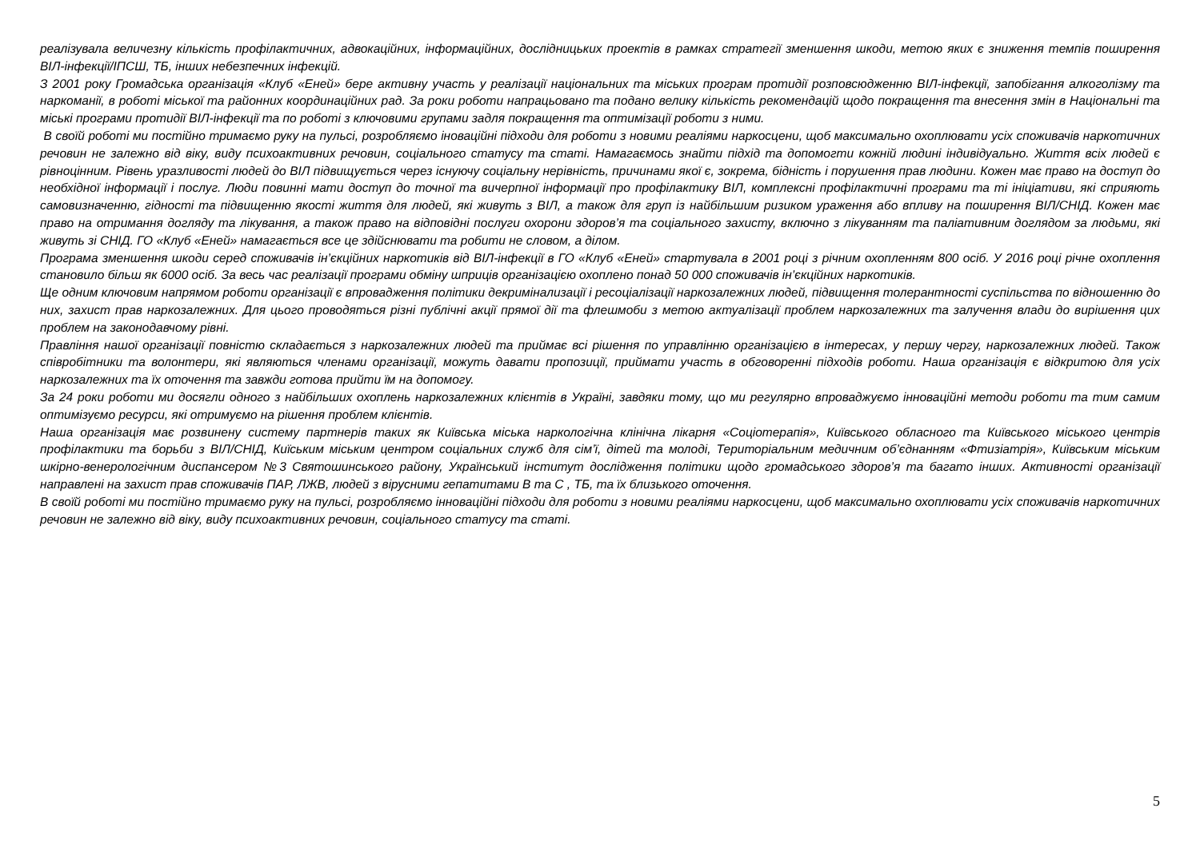реалізувала величезну кількість профілактичних, адвокаційних, інформаційних, дослідницьких проектів в рамках стратегії зменшення шкоди, метою яких є зниження темпів поширення ВІЛ-інфекції/ІПСШ, ТБ, інших небезпечних інфекцій.
З 2001 року Громадська організація «Клуб «Еней» бере активну участь у реалізації національних та міських програм протидії розповсюдженню ВІЛ-інфекції, запобігання алкоголізму та наркоманії, в роботі міської та районних координаційних рад. За роки роботи напрацьовано та подано велику кількість рекомендацій щодо покращення та внесення змін в Національні та міські програми протидії ВІЛ-інфекції та по роботі з ключовими групами задля покращення та оптимізації роботи з ними.
В своїй роботі ми постійно тримаємо руку на пульсі, розробляємо іноваційні підходи для роботи з новими реаліями наркосцени, щоб максимально охоплювати усіх споживачів наркотичних речовин не залежно від віку, виду психоактивних речовин, соціального статусу та статі. Намагаємось знайти підхід та допомогти кожній людині індивідуально. Життя всіх людей є рівноцінним. Рівень уразливості людей до ВІЛ підвищується через існуючу соціальну нерівність, причинами якої є, зокрема, бідність і порушення прав людини. Кожен має право на доступ до необхідної інформації і послуг. Люди повинні мати доступ до точної та вичерпної інформації про профілактику ВІЛ, комплексні профілактичні програми та ті ініціативи, які сприяють самовизначенню, гідності та підвищенню якості життя для людей, які живуть з ВІЛ, а також для груп із найбільшим ризиком ураження або впливу на поширення ВІЛ/СНІД. Кожен має право на отримання догляду та лікування, а також право на відповідні послуги охорони здоров’я та соціального захисту, включно з лікуванням та паліативним доглядом за людьми, які живуть зі СНІД. ГО «Клуб «Еней» намагається все це здійснювати та робити не словом, а ділом.
Програма зменшення шкоди серед споживачів ін’єкційних наркотиків від ВІЛ-інфекції в ГО «Клуб «Еней» стартувала в 2001 році з річним охопленням 800 осіб. У 2016 році річне охоплення становило більш як 6000 осіб. За весь час реалізації програми обміну шприців організацією охоплено понад 50 000 споживачів ін’єкційних наркотиків.
Ще одним ключовим напрямом роботи організації є впровадження політики декримінализації і ресоціалізації наркозалежних людей, підвищення толерантності суспільства по відношенню до них, захист прав наркозалежних. Для цього проводяться різні публічні акції прямої дії та флешмоби з метою актуалізації проблем наркозалежних та залучення влади до вирішення цих проблем на законодавчому рівні.
Правління нашої організації повністю складається з наркозалежних людей та приймає всі рішення по управлінню організацією в інтересах, у першу чергу, наркозалежних людей. Також співробітники та волонтери, які являються членами організації, можуть давати пропозиції, приймати участь в обговоренні підходів роботи. Наша організація є відкритою для усіх наркозалежних та їх оточення та завжди готова прийти їм на допомогу.
За 24 роки роботи ми досягли одного з найбільших охоплень наркозалежних клієнтів в Україні, завдяки тому, що ми регулярно впроваджуємо інноваційні методи роботи та тим самим оптимізуємо ресурси, які отримуємо на рішення проблем клієнтів.
Наша організація має розвинену систему партнерів таких як Київська міська наркологічна клінічна лікарня «Соціотерапія», Київського обласного та Київського міського центрів профілактики та борьби з ВІЛ/СНІД, Киїським міським центром соціальних служб для сім’ї, дітей та молоді, Територіальним медичним об’єднанням «Фтизіатрія», Київським міським шкірно-венерологічним диспансером №3 Святошинського району, Український інститут дослідження політики щодо громадського здоров’я та багато інших. Активності організації направлені на захист прав споживачів ПАР, ЛЖВ, людей з вірусними гепатитами В та С , ТБ, та їх близького оточення.
В своїй роботі ми постійно тримаємо руку на пульсі, розробляємо інноваційні підходи для роботи з новими реаліями наркосцени, щоб максимально охоплювати усіх споживачів наркотичних речовин не залежно від віку, виду психоактивних речовин, соціального статусу та статі.
5